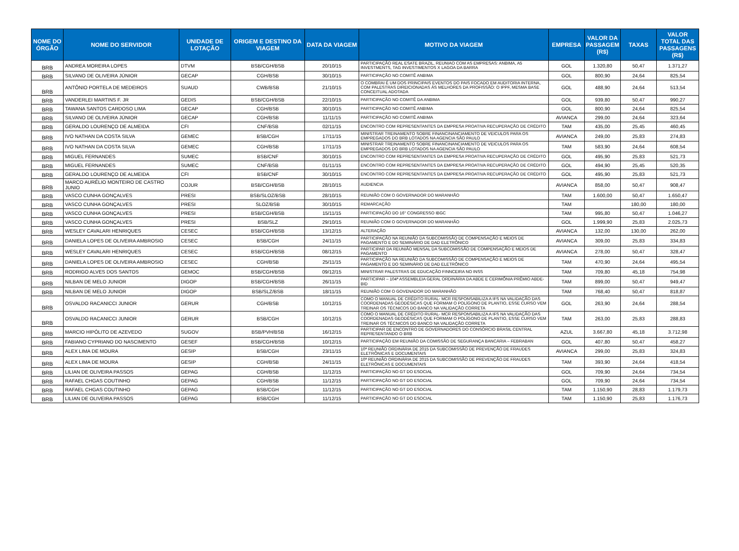| NOME DO ÓRGÃO | NOME DO SERVIDOR | UNIDADE DE LOTAÇÃO | ORIGEM E DESTINO DA VIAGEM | DATA DA VIAGEM | MOTIVO DA VIAGEM | EMPRESA | VALOR DA PASSAGEM (R$) | TAXAS | VALOR TOTAL DAS PASSAGENS (R$) |
| --- | --- | --- | --- | --- | --- | --- | --- | --- | --- |
| BRB | ANDREA MOREIRA LOPES | DTVM | BSB/CGH/BSB | 20/10/15 | PARTICIPAÇÃO REAL ESATE BRAZIL, REUNIAO COM AS EMPRESAS: ANBIMA, A5 INVESTMENTS, TAG INVESTIMENTOS X LAGOA DA BARRA | GOL | 1.320,80 | 50,47 | 1.371,27 |
| BRB | SILVANO DE OLIVEIRA JÚNIOR | GECAP | CGH/BSB | 30/10/15 | PARTICIPAÇÃO NO COMITÊ ANBIMA | GOL | 800,90 | 24,64 | 825,54 |
| BRB | ANTÔNIO PORTELA DE MEDEIROS | SUAUD | CWB/BSB | 21/10/15 | O COMBRAI É UM DOS PRINCIPAIS EVENTOS DO PAIS FOCADO EM AUDITORIA INTERNA, COM PALESTRAS DIREICIONADAS ÀS MELHORES DA PROFISSÃO: O IPPF, MESMA BASE CONCEITUAL ADOTADA | GOL | 488,90 | 24,64 | 513,54 |
| BRB | VANDERLEI MARTINS F. JR | GEDIS | BSB/CGH/BSB | 22/10/15 | PARTICIPAÇÃO NO COMITÊ DA ANBIMA | GOL | 939,80 | 50,47 | 990,27 |
| BRB | TAWANA SANTOS CARDOSO LIMA | GECAP | CGH/BSB | 30/10/15 | PARTICIPAÇÃO NO COMITÊ ANBIMA | GOL | 800,90 | 24,64 | 825,54 |
| BRB | SILVANO DE OLIVEIRA JÚNIOR | GECAP | CGH/BSB | 11/11/15 | PARTICIPAÇÃO NO COMITÊ ANBIMA | AVIANCA | 299,00 | 24,64 | 323,64 |
| BRB | GERALDO LOURENÇO DE ALMEIDA | CFI | CNF/BSB | 02/11/15 | ENCONTRO COM REPRESENTANTES DA EMPRESA PROATIVA RECUPERAÇÃO DE CRÉDITO | TAM | 435,00 | 25,45 | 460,45 |
| BRB | IVO NATHAN DA COSTA SILVA | GEMEC | BSB/CGH | 17/11/15 | MINISTRAR TREINAMENTO SOBRE FINANCINANCIAMENTO DE VEICULOS PARA OS EMPREGADOS DO BRB LOTADOS NA AGENCIA SÃO PAULO | AVIANCA | 249,00 | 25,83 | 274,83 |
| BRB | IVO NATHAN DA COSTA SILVA | GEMEC | CGH/BSB | 17/11/15 | MINISTRAR TREINAMENTO SOBRE FINANCINANCIAMENTO DE VEICULOS PARA OS EMPREGADOS DO BRB LOTADOS NA AGENCIA SÃO PAULO | TAM | 583,90 | 24,64 | 608,54 |
| BRB | MIGUEL FERNANDES | SUMEC | BSB/CNF | 30/10/15 | ENCONTRO COM REPRESENTANTES DA EMPRESA PROATIVA RECUPERAÇÃO DE CRÉDITO | GOL | 495,90 | 25,83 | 521,73 |
| BRB | MIGUEL FERNANDES | SUMEC | CNF/BSB | 01/11/15 | ENCONTRO COM REPRESENTANTES DA EMPRESA PROATIVA RECUPERAÇÃO DE CRÉDITO | GOL | 494,90 | 25,45 | 520,35 |
| BRB | GERALDO LOURENÇO DE ALMEIDA | CFI | BSB/CNF | 30/10/15 | ENCONTRO COM REPRESENTANTES DA EMPRESA PROATIVA RECUPERAÇÃO DE CRÉDITO | GOL | 495,90 | 25,83 | 521,73 |
| BRB | MARCO AURÉLIO MONTEIRO DE CASTRO JUNIO | COJUR | BSB/CGH/BSB | 28/10/15 | AUDIENCIA | AVIANCA | 858,00 | 50,47 | 908,47 |
| BRB | VASCO CUNHA GONÇALVES | PRESI | BSB/SLOZ/BSB | 28/10/15 | REUNIÃO COM O GOVERNADOR DO MARANHÃO | TAM | 1.600,00 | 50,47 | 1.650,47 |
| BRB | VASCO CUNHA GONÇALVES | PRESI | SLOZ/BSB | 30/10/15 | REMARCAÇÃO | TAM | | 180,00 | 180,00 |
| BRB | VASCO CUNHA GONÇALVES | PRESI | BSB/CGH/BSB | 15/11/15 | PARTICIPAÇÃO DO 16° CONGRESSO IBGC | TAM | 995,80 | 50,47 | 1.046,27 |
| BRB | VASCO CUNHA GONÇALVES | PRESI | BSB/SLZ | 29/10/15 | REUNIÃO COM O GOVERNADOR DO MARANHÃO | GOL | 1.999,90 | 25,83 | 2.025,73 |
| BRB | WESLEY CAVALARI HENRIQUES | CESEC | BSB/CGH/BSB | 13/12/15 | ALTERAÇÃO | AVIANCA | 132,00 | 130,00 | 262,00 |
| BRB | DANIELA LOPES DE OLIVEIRA AMBROSIO | CESEC | BSB/CGH | 24/11/15 | PARTICIPAÇÃO NA REUNIÃO DA SUBCOMISSÃO DE COMPENSAÇÃO E MEIOS DE PAGAMENTO E DO SEMINÁRIO DE DAD ELETRÔNICO | AVIANCA | 309,00 | 25,83 | 334,83 |
| BRB | WESLEY CAVALARI HENRIQUES | CESEC | BSB/CGH/BSB | 08/12/15 | PARTICIPAR DA REUNIÃO MENSAL DA SUBCOMISSÃO DE COMPENSAÇÃO E MEIOS DE PAGAMENTO | AVIANCA | 278,00 | 50,47 | 328,47 |
| BRB | DANIELA LOPES DE OLIVEIRA AMBROSIO | CESEC | CGH/BSB | 25/11/15 | PARTICIPAÇÃO NA REUNIÃO DA SUBCOMISSÃO DE COMPENSAÇÃO E MEIOS DE PAGAMENTO E DO SEMINÁRIO DE DAD ELETRÔNICO | TAM | 470,90 | 24,64 | 495,54 |
| BRB | RODRIGO ALVES DOS SANTOS | GEMOC | BSB/CGH/BSB | 09/12/15 | MINISTRAR PALESTRAS DE EDUCAÇÃO FINNCEIRA NO INSS | TAM | 709,80 | 45,18 | 754,98 |
| BRB | NILBAN DE MELO JUNIOR | DIGOP | BSB/CGH/BSB | 26/11/15 | PARTICIPAR – 104ª ASSEMBLEIA GERAL ORDINÁRIA DA ABDE E CERIMÔNIA PRÊMIO ABDE-BID | TAM | 899,00 | 50,47 | 949,47 |
| BRB | NILBAN DE MELO JUNIOR | DIGOP | BSB/SLZ/BSB | 18/11/15 | REUNIÃO COM O GOVENADOR DO MARANHÃO | TAM | 768,40 | 50,47 | 818,87 |
| BRB | OSVALDO RACANICCI JUNIOR | GERUR | CGH/BSB | 10/12/15 | COMO O MANUAL DE CRÉDITO RURAL- MCR RESPONSABILIZA A IFS NA VALIDAÇÃO DAS COORDENADAS GEODÉSICAS QUE FORMAM O POLÍGONO DE PLANTIO, ESSE CURSO VEM TREINAR OS TÉCNICOS DO BANCO NA VALIDAÇÃO CORRETA | GOL | 263,90 | 24,64 | 288,54 |
| BRB | OSVALDO RACANICCI JUNIOR | GERUR | BSB/CGH | 10/12/15 | COMO O MANUAL DE CRÉDITO RURAL- MCR RESPONSABILIZA A IFS NA VALIDAÇÃO DAS COORDENADAS GEODÉSICAS QUE FORMAM O POLÍGONO DE PLANTIO, ESSE CURSO VEM TREINAR OS TÉCNICOS DO BANCO NA VALIDAÇÃO CORRETA | TAM | 263,00 | 25,83 | 288,83 |
| BRB | MARCIO HIPÓLITO DE AZEVEDO | SUGOV | BSB/PVH/BSB | 16/12/15 | PARTICIPAR DE ENCONTRO DE GOVERNADORES DO CONSÓRCIO BRASIL CENTRAL REPRESENTANDO O BRB | AZUL | 3.667,80 | 45,18 | 3.712,98 |
| BRB | FABIANO CYPRIANO DO NASCIMENTO | GESEF | BSB/CGH/BSB | 10/12/15 | PARTICIPAÇÃO EM REUNIÃO DA COMISSÃO DE SEGURANÇA BANCÁRIA – FEBRABAN | GOL | 407,80 | 50,47 | 458,27 |
| BRB | ALEX LIMA DE MOURA | GESIP | BSB/CGH | 23/11/15 | 10ª REUNIÃO ORDINÁRIA DE 2015 DA SUBCOMISSÃO DE PREVENÇÃO DE FRAUDES ELETRÔNICAS E DOCUMENTAIS | AVIANCA | 299,00 | 25,83 | 324,83 |
| BRB | ALEX LIMA DE MOURA | GESIP | CGH/BSB | 24/11/15 | 10ª REUNIÃO ORDINÁRIA DE 2015 DA SUBCOMISSÃO DE PREVENÇÃO DE FRAUDES ELETRÔNICAS E DOCUMENTAIS | TAM | 393,90 | 24,64 | 418,54 |
| BRB | LILIAN DE OLIVEIRA PASSOS | GEPAG | CGH/BSB | 11/12/15 | PARTICIPAÇÃO NO GT DO ESOCIAL | GOL | 709,90 | 24,64 | 734,54 |
| BRB | RAFAEL CHGAS COUTINHO | GEPAG | CGH/BSB | 11/12/15 | PARTICIPAÇÃO NO GT DO ESOCIAL | GOL | 709,90 | 24,64 | 734,54 |
| BRB | RAFAEL CHGAS COUTINHO | GEPAG | BSB/CGH | 11/12/15 | PARTICIPAÇÃO NO GT DO ESOCIAL | TAM | 1.150,90 | 28,83 | 1.179,73 |
| BRB | LILIAN DE OLIVEIRA PASSOS | GEPAG | BSB/CGH | 11/12/15 | PARTICIPAÇÃO NO GT DO ESOCIAL | TAM | 1.150,90 | 25,83 | 1.176,73 |